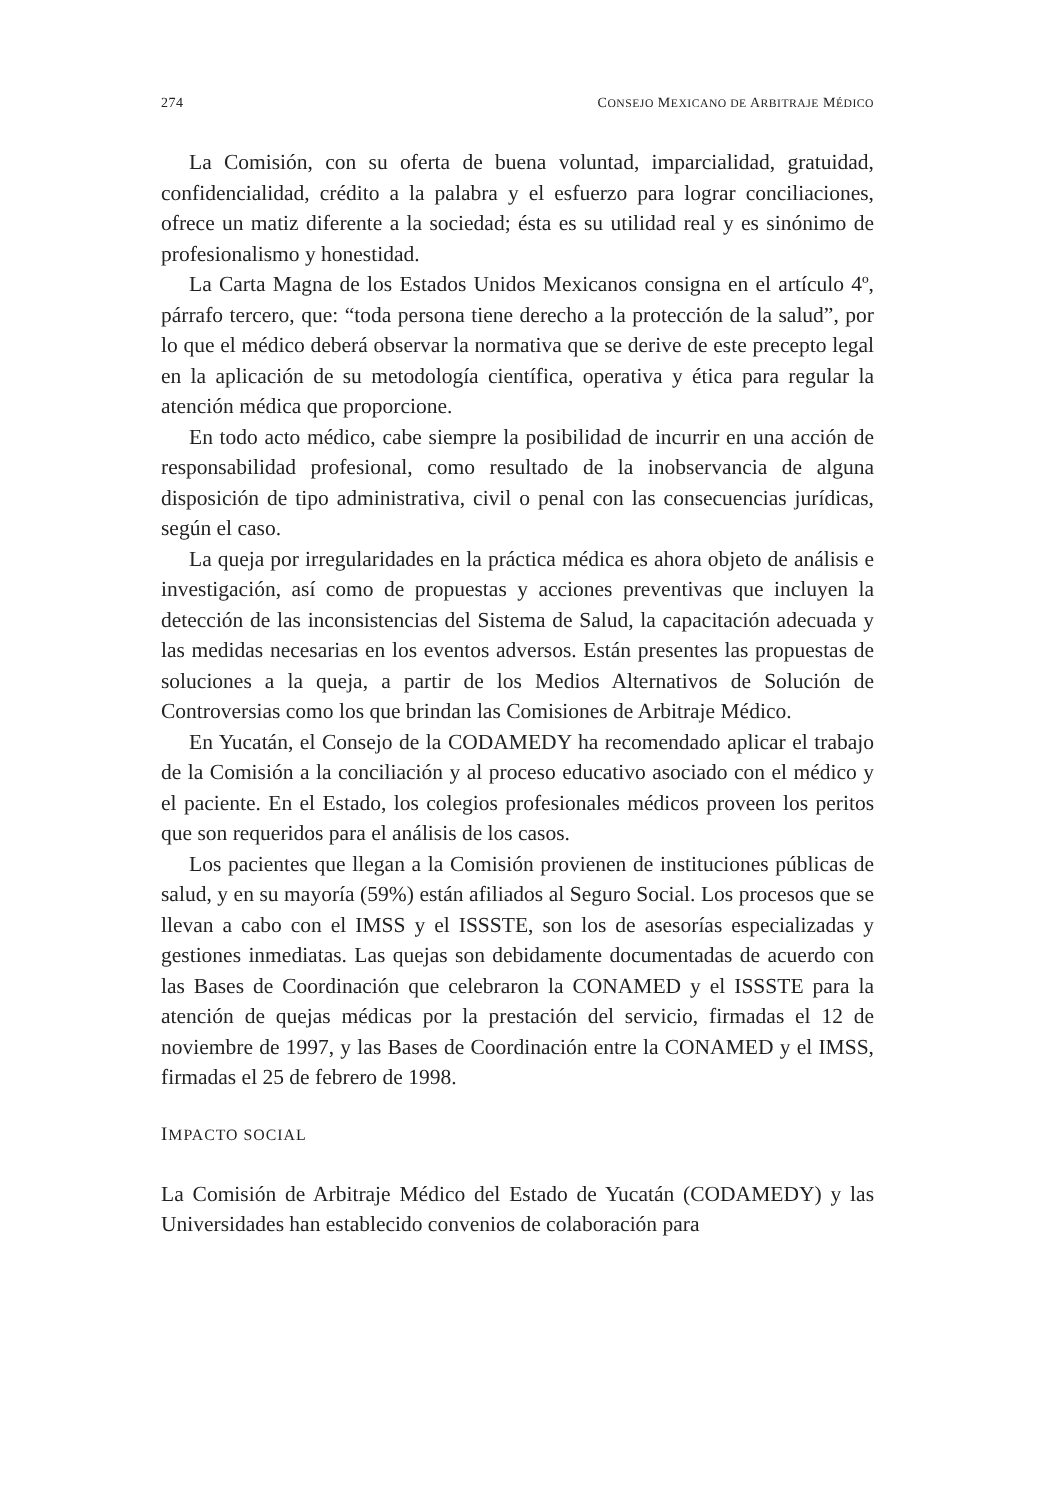274 CONSEJO MEXICANO DE ARBITRAJE MÉDICO
La Comisión, con su oferta de buena voluntad, imparcialidad, gratuidad, confidencialidad, crédito a la palabra y el esfuerzo para lograr conciliaciones, ofrece un matiz diferente a la sociedad; ésta es su utilidad real y es sinónimo de profesionalismo y honestidad.
La Carta Magna de los Estados Unidos Mexicanos consigna en el artículo 4º, párrafo tercero, que: “toda persona tiene derecho a la protección de la salud”, por lo que el médico deberá observar la normativa que se derive de este precepto legal en la aplicación de su metodología científica, operativa y ética para regular la atención médica que proporcione.
En todo acto médico, cabe siempre la posibilidad de incurrir en una acción de responsabilidad profesional, como resultado de la inobservancia de alguna disposición de tipo administrativa, civil o penal con las consecuencias jurídicas, según el caso.
La queja por irregularidades en la práctica médica es ahora objeto de análisis e investigación, así como de propuestas y acciones preventivas que incluyen la detección de las inconsistencias del Sistema de Salud, la capacitación adecuada y las medidas necesarias en los eventos adversos. Están presentes las propuestas de soluciones a la queja, a partir de los Medios Alternativos de Solución de Controversias como los que brindan las Comisiones de Arbitraje Médico.
En Yucatán, el Consejo de la CODAMEDY ha recomendado aplicar el trabajo de la Comisión a la conciliación y al proceso educativo asociado con el médico y el paciente. En el Estado, los colegios profesionales médicos proveen los peritos que son requeridos para el análisis de los casos.
Los pacientes que llegan a la Comisión provienen de instituciones públicas de salud, y en su mayoría (59%) están afiliados al Seguro Social. Los procesos que se llevan a cabo con el IMSS y el ISSSTE, son los de asesorías especializadas y gestiones inmediatas. Las quejas son debidamente documentadas de acuerdo con las Bases de Coordinación que celebraron la CONAMED y el ISSSTE para la atención de quejas médicas por la prestación del servicio, firmadas el 12 de noviembre de 1997, y las Bases de Coordinación entre la CONAMED y el IMSS, firmadas el 25 de febrero de 1998.
IMPACTO SOCIAL
La Comisión de Arbitraje Médico del Estado de Yucatán (CODAMEDY) y las Universidades han establecido convenios de colaboración para